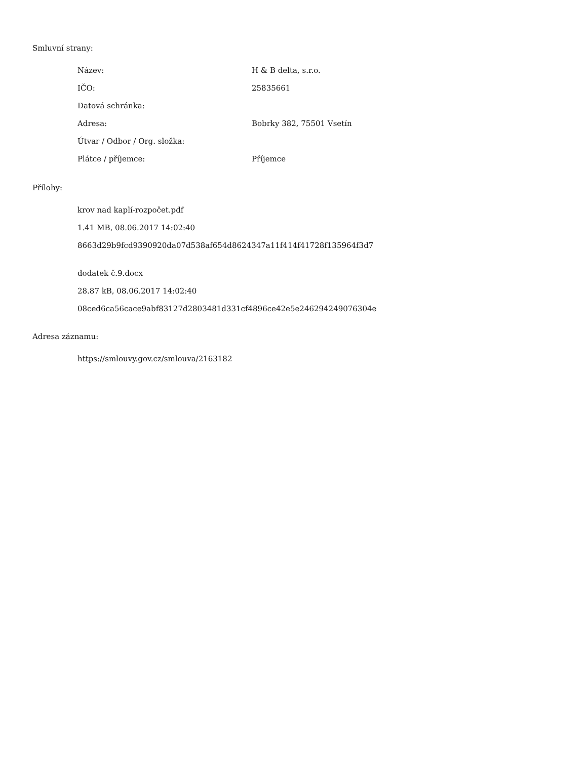Smluvní strany:
| Název: | H & B delta, s.r.o. |
| IČO: | 25835661 |
| Datová schránka: | |
| Adresa: | Bobrky 382, 75501 Vsetín |
| Útvar / Odbor / Org. složka: | |
| Plátce / příjemce: | Příjemce |
Přílohy:
krov nad kaplí-rozpočet.pdf
1.41 MB, 08.06.2017 14:02:40
8663d29b9fcd9390920da07d538af654d8624347a11f414f41728f135964f3d7
dodatek č.9.docx
28.87 kB, 08.06.2017 14:02:40
08ced6ca56cace9abf83127d2803481d331cf4896ce42e5e246294249076304e
Adresa záznamu:
https://smlouvy.gov.cz/smlouva/2163182